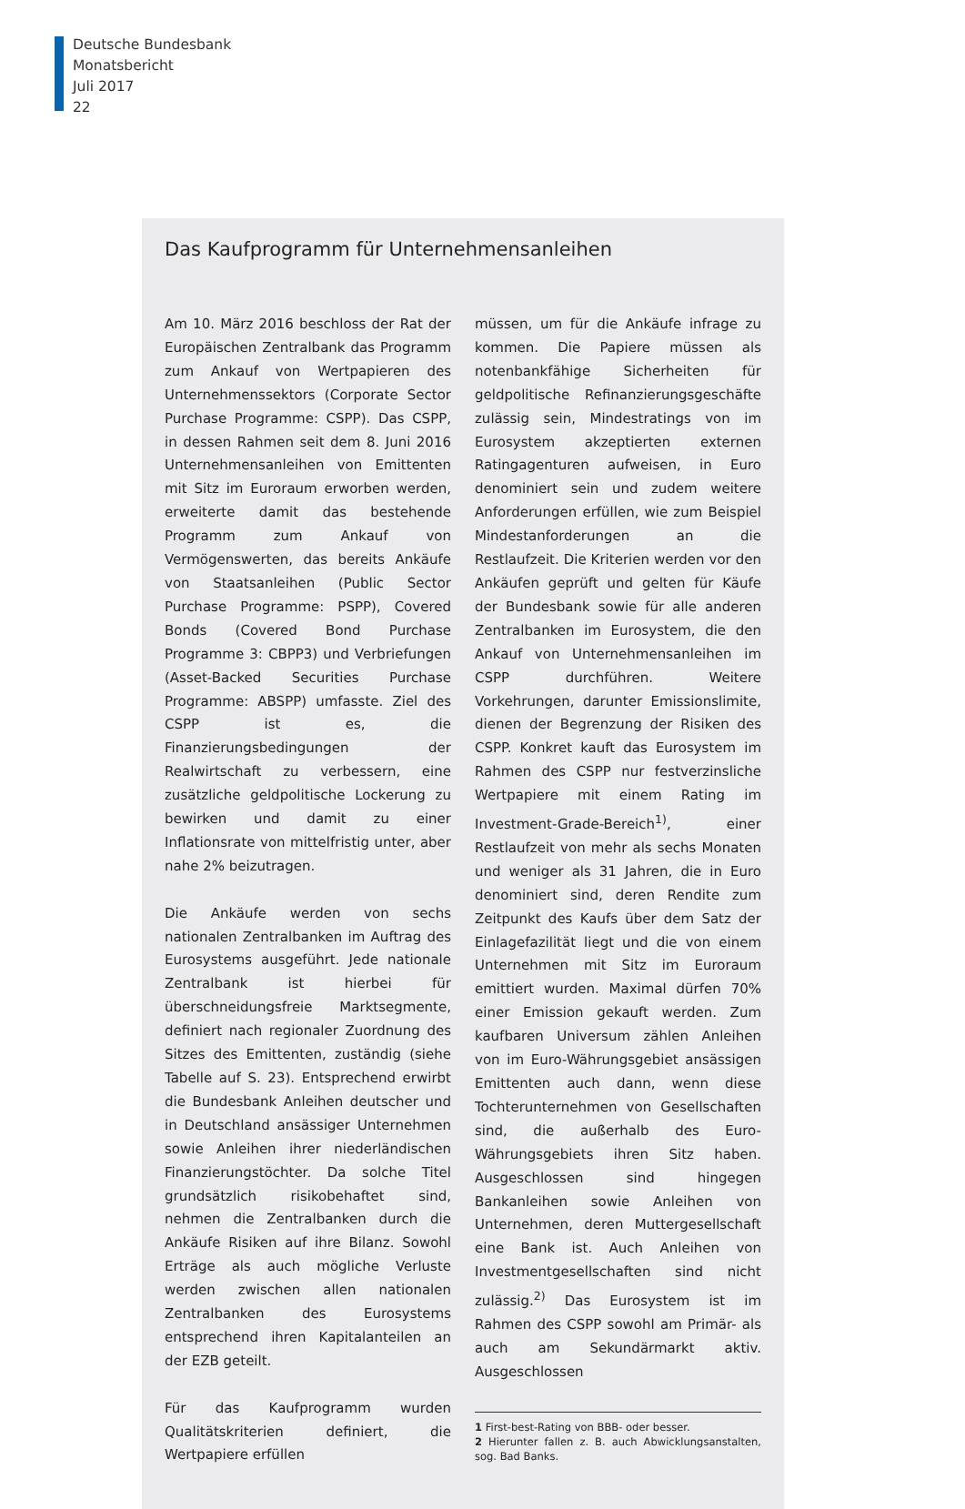Deutsche Bundesbank
Monatsbericht
Juli 2017
22
Das Kaufprogramm für Unternehmensanleihen
Am 10. März 2016 beschloss der Rat der Europäischen Zentralbank das Programm zum Ankauf von Wertpapieren des Unternehmenssektors (Corporate Sector Purchase Programme: CSPP). Das CSPP, in dessen Rahmen seit dem 8. Juni 2016 Unternehmensanleihen von Emittenten mit Sitz im Euroraum erworben werden, erweiterte damit das bestehende Programm zum Ankauf von Vermögenswerten, das bereits Ankäufe von Staatsanleihen (Public Sector Purchase Programme: PSPP), Covered Bonds (Covered Bond Purchase Programme 3: CBPP3) und Verbriefungen (Asset-Backed Securities Purchase Programme: ABSPP) umfasste. Ziel des CSPP ist es, die Finanzierungsbedingungen der Realwirtschaft zu verbessern, eine zusätzliche geldpolitische Lockerung zu bewirken und damit zu einer Inflationsrate von mittelfristig unter, aber nahe 2% beizutragen.
Die Ankäufe werden von sechs nationalen Zentralbanken im Auftrag des Eurosystems ausgeführt. Jede nationale Zentralbank ist hierbei für überschneidungsfreie Marktsegmente, definiert nach regionaler Zuordnung des Sitzes des Emittenten, zuständig (siehe Tabelle auf S. 23). Entsprechend erwirbt die Bundesbank Anleihen deutscher und in Deutschland ansässiger Unternehmen sowie Anleihen ihrer niederländischen Finanzierungstöchter. Da solche Titel grundsätzlich risikobehaftet sind, nehmen die Zentralbanken durch die Ankäufe Risiken auf ihre Bilanz. Sowohl Erträge als auch mögliche Verluste werden zwischen allen nationalen Zentralbanken des Eurosystems entsprechend ihren Kapitalanteilen an der EZB geteilt.
Für das Kaufprogramm wurden Qualitätskriterien definiert, die Wertpapiere erfüllen
müssen, um für die Ankäufe infrage zu kommen. Die Papiere müssen als notenbankfähige Sicherheiten für geldpolitische Refinanzierungsgeschäfte zulässig sein, Mindestratings von im Eurosystem akzeptierten externen Ratingagenturen aufweisen, in Euro denominiert sein und zudem weitere Anforderungen erfüllen, wie zum Beispiel Mindestanforderungen an die Restlaufzeit. Die Kriterien werden vor den Ankäufen geprüft und gelten für Käufe der Bundesbank sowie für alle anderen Zentralbanken im Eurosystem, die den Ankauf von Unternehmensanleihen im CSPP durchführen. Weitere Vorkehrungen, darunter Emissionslimite, dienen der Begrenzung der Risiken des CSPP. Konkret kauft das Eurosystem im Rahmen des CSPP nur festverzinsliche Wertpapiere mit einem Rating im Investment-Grade-Bereich<sup>1)</sup>, einer Restlaufzeit von mehr als sechs Monaten und weniger als 31 Jahren, die in Euro denominiert sind, deren Rendite zum Zeitpunkt des Kaufs über dem Satz der Einlagefazilität liegt und die von einem Unternehmen mit Sitz im Euroraum emittiert wurden. Maximal dürfen 70% einer Emission gekauft werden. Zum kaufbaren Universum zählen Anleihen von im Euro-Währungsgebiet ansässigen Emittenten auch dann, wenn diese Tochterunternehmen von Gesellschaften sind, die außerhalb des Euro-Währungsgebiets ihren Sitz haben. Ausgeschlossen sind hingegen Bankanleihen sowie Anleihen von Unternehmen, deren Muttergesellschaft eine Bank ist. Auch Anleihen von Investmentgesellschaften sind nicht zulässig.<sup>2)</sup> Das Eurosystem ist im Rahmen des CSPP sowohl am Primär- als auch am Sekundärmarkt aktiv. Ausgeschlossen
1 First-best-Rating von BBB- oder besser.
2 Hierunter fallen z. B. auch Abwicklungsanstalten, sog. Bad Banks.